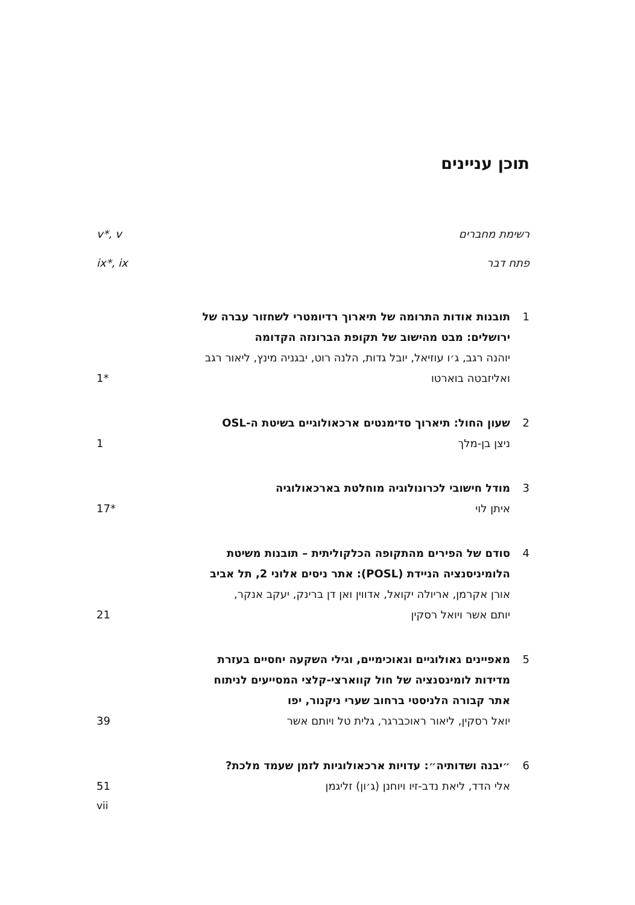תוכן עניינים
רשימת מחברים v*, v
פתח דבר ix*, ix
1 תובנות אודות התרומה של תיארוך רדיומטרי לשחזור עברה של ירושלים: מבט מהישוב של תקופת הברונזה הקדומה
יוהנה רגב, ג׳ו עוזיאל, יובל גדות, הלנה רוט, יבגניה מינץ, ליאור רגב
ואליזבטה בוארטו 1*
2 שעון החול: תיארוך סדימנטים ארכאולוגיים בשיטת ה-OSL
ניצן בן-מלך 1
3 מודל חישובי לכרונולוגיה מוחלטת בארכאולוגיה
איתן לוי 17*
4 סודם של הפירים מהתקופה הכלקוליתית – תובנות משיטת הלומיניסנציה הניידת (POSL): אתר ניסים אלוני 2, תל אביב
אורן אקרמן, אריולה יקואל, אדווין ואן דן ברינק, יעקב אנקר,
יותם אשר ויואל רסקין 21
5 מאפיינים גאולוגיים וגאוכימיים, וגילי השקעה יחסיים בעזרת מדידות לומינסנציה של חול קווארצי-קלצי המסייעים לניתוח אתר קבורה הלניסטי ברחוב שערי ניקנור, יפו
יואל רסקין, ליאור ראוכברגר, גלית טל ויותם אשר 39
6 ״יבנה ושדותיה״: עדויות ארכאולוגיות לזמן שעמד מלכת?
אלי הדד, ליאת נדב-זיו ויוחנן (ג׳ון) זליגמן 51
vii